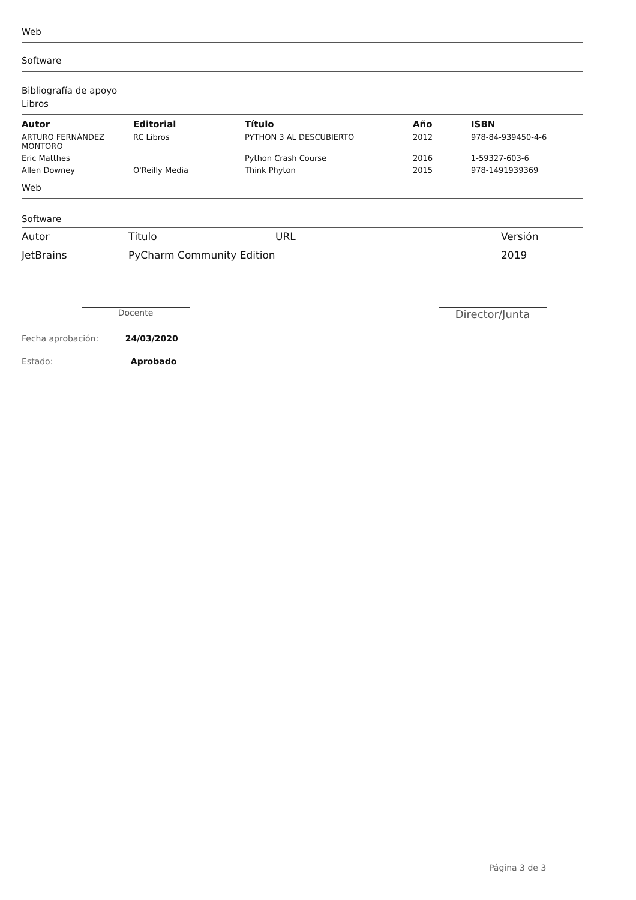Web
Software
Bibliografía de apoyo
Libros
| Autor | Editorial | Título | Año | ISBN |
| --- | --- | --- | --- | --- |
| ARTURO FERNÁNDEZ MONTORO | RC Libros | PYTHON 3 AL DESCUBIERTO | 2012 | 978-84-939450-4-6 |
| Eric Matthes | | Python Crash Course | 2016 | 1-59327-603-6 |
| Allen Downey | O'Reilly Media | Think Phyton | 2015 | 978-1491939369 |
Web
Software
| Autor | Título | URL | Versión |
| --- | --- | --- | --- |
| JetBrains | PyCharm Community Edition | | 2019 |
Docente
Director/Junta
Fecha aprobación: 24/03/2020
Estado: Aprobado
Página 3 de 3